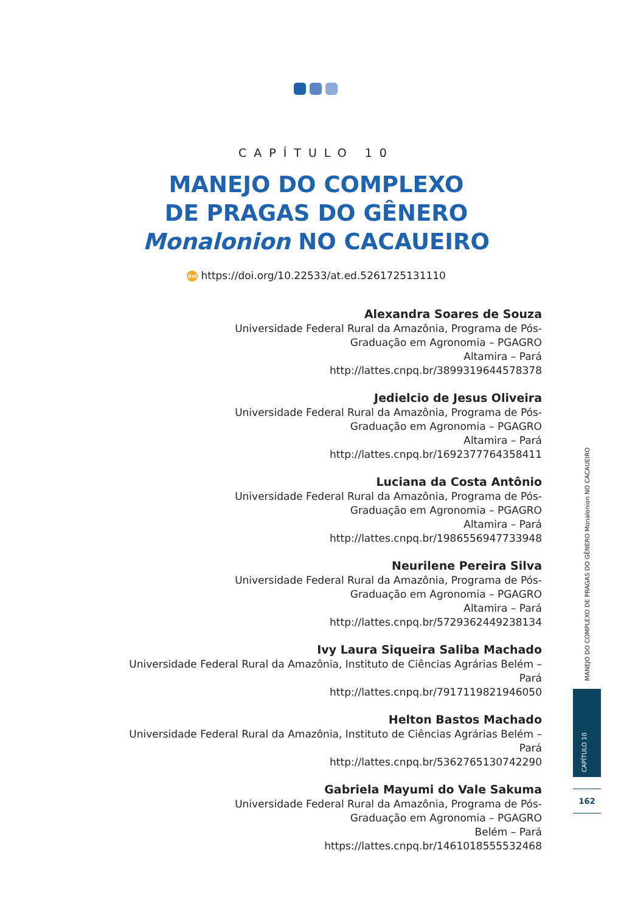CAPÍTULO 10
MANEJO DO COMPLEXO
DE PRAGAS DO GÊNERO
Monalonion NO CACAUEIRO
doi https://doi.org/10.22533/at.ed.5261725131110
Alexandra Soares de Souza
Universidade Federal Rural da Amazônia, Programa de Pós-
Graduação em Agronomia – PGAGRO
Altamira – Pará
http://lattes.cnpq.br/3899319644578378
Jedielcio de Jesus Oliveira
Universidade Federal Rural da Amazônia, Programa de Pós-
Graduação em Agronomia – PGAGRO
Altamira – Pará
http://lattes.cnpq.br/1692377764358411
Luciana da Costa Antônio
Universidade Federal Rural da Amazônia, Programa de Pós-
Graduação em Agronomia – PGAGRO
Altamira – Pará
http://lattes.cnpq.br/1986556947733948
Neurilene Pereira Silva
Universidade Federal Rural da Amazônia, Programa de Pós-
Graduação em Agronomia – PGAGRO
Altamira – Pará
http://lattes.cnpq.br/5729362449238134
Ivy Laura Siqueira Saliba Machado
Universidade Federal Rural da Amazônia, Instituto de Ciências Agrárias Belém – Pará
http://lattes.cnpq.br/7917119821946050
Helton Bastos Machado
Universidade Federal Rural da Amazônia, Instituto de Ciências Agrárias Belém – Pará
http://lattes.cnpq.br/5362765130742290
Gabriela Mayumi do Vale Sakuma
Universidade Federal Rural da Amazônia, Programa de Pós-
Graduação em Agronomia – PGAGRO
Belém – Pará
https://lattes.cnpq.br/1461018555532468
MANEJO DO COMPLEXO DE PRAGAS DO GÊNERO Monalonion NO CACAUEIRO
CAPÍTULO 10
162